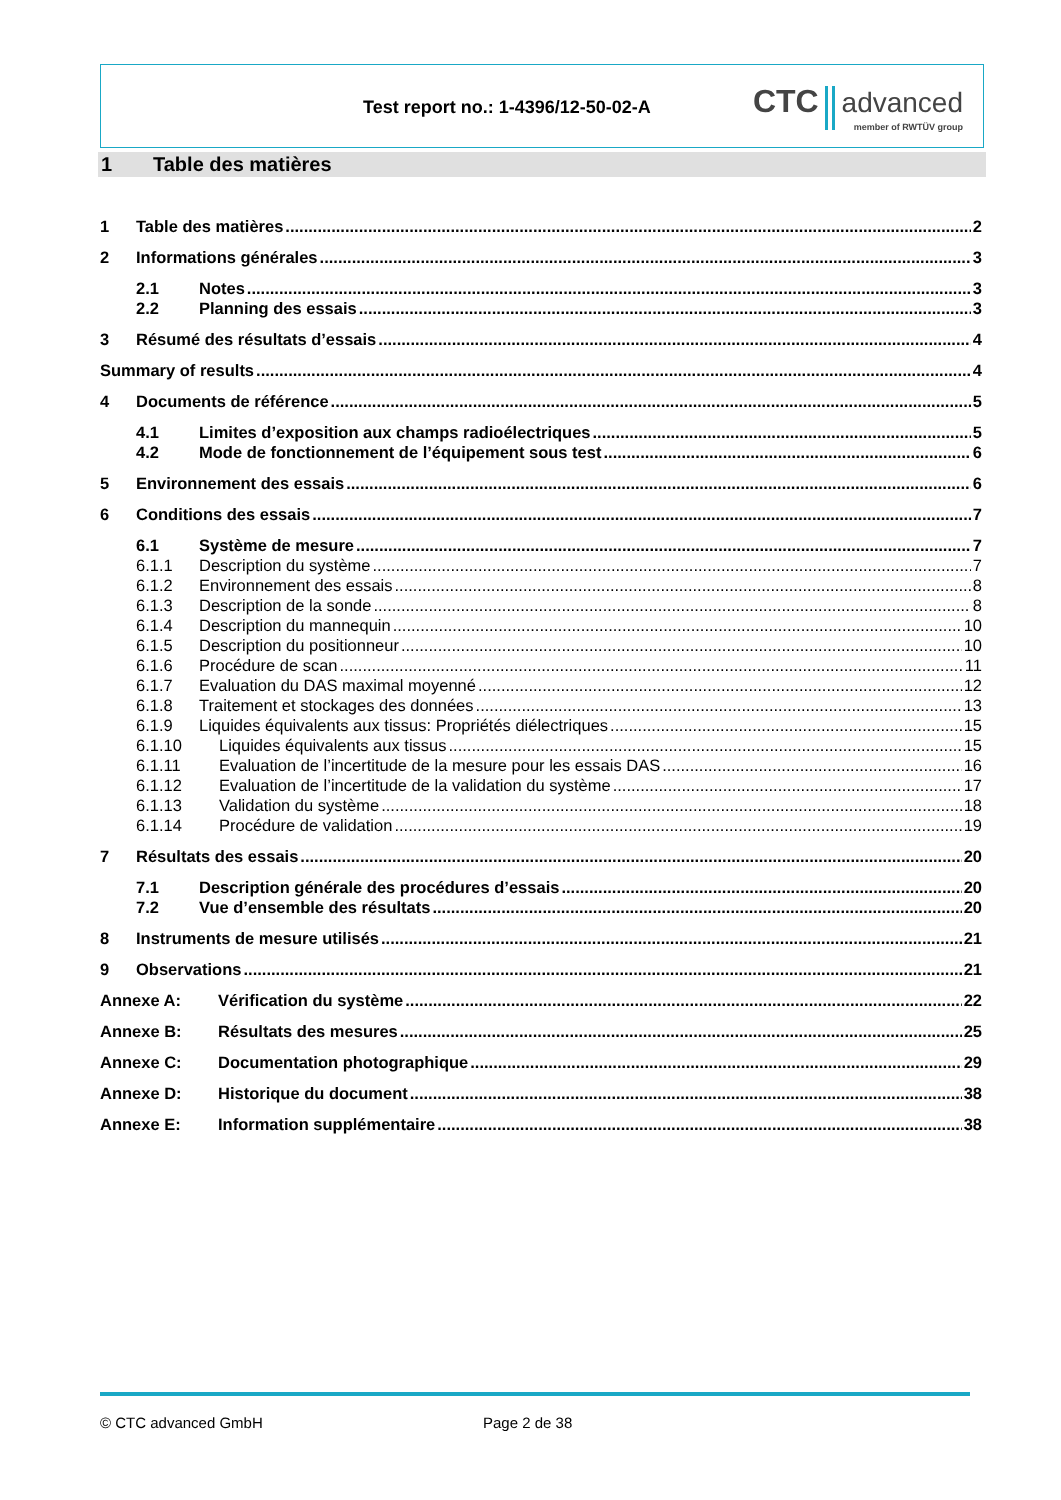Test report no.: 1-4396/12-50-02-A
CTC advanced
member of RWTÜV group
1 Table des matières
1 Table des matières 2
2 Informations générales 3
2.1 Notes 3
2.2 Planning des essais 3
3 Résumé des résultats d’essais 4
Summary of results 4
4 Documents de référence 5
4.1 Limites d’exposition aux champs radioélectriques 5
4.2 Mode de fonctionnement de l’équipement sous test 6
5 Environnement des essais 6
6 Conditions des essais 7
6.1 Système de mesure 7
6.1.1 Description du système 7
6.1.2 Environnement des essais 8
6.1.3 Description de la sonde 8
6.1.4 Description du mannequin 10
6.1.5 Description du positionneur 10
6.1.6 Procédure de scan 11
6.1.7 Evaluation du DAS maximal moyenné 12
6.1.8 Traitement et stockages des données 13
6.1.9 Liquides équivalents aux tissus: Propriétés diélectriques 15
6.1.10 Liquides équivalents aux tissus 15
6.1.11 Evaluation de l’incertitude de la mesure pour les essais DAS 16
6.1.12 Evaluation de l’incertitude de la validation du système 17
6.1.13 Validation du système 18
6.1.14 Procédure de validation 19
7 Résultats des essais 20
7.1 Description générale des procédures d’essais 20
7.2 Vue d’ensemble des résultats 20
8 Instruments de mesure utilisés 21
9 Observations 21
Annexe A: Vérification du système 22
Annexe B: Résultats des mesures 25
Annexe C: Documentation photographique 29
Annexe D: Historique du document 38
Annexe E: Information supplémentaire 38
© CTC advanced GmbH Page 2 de 38